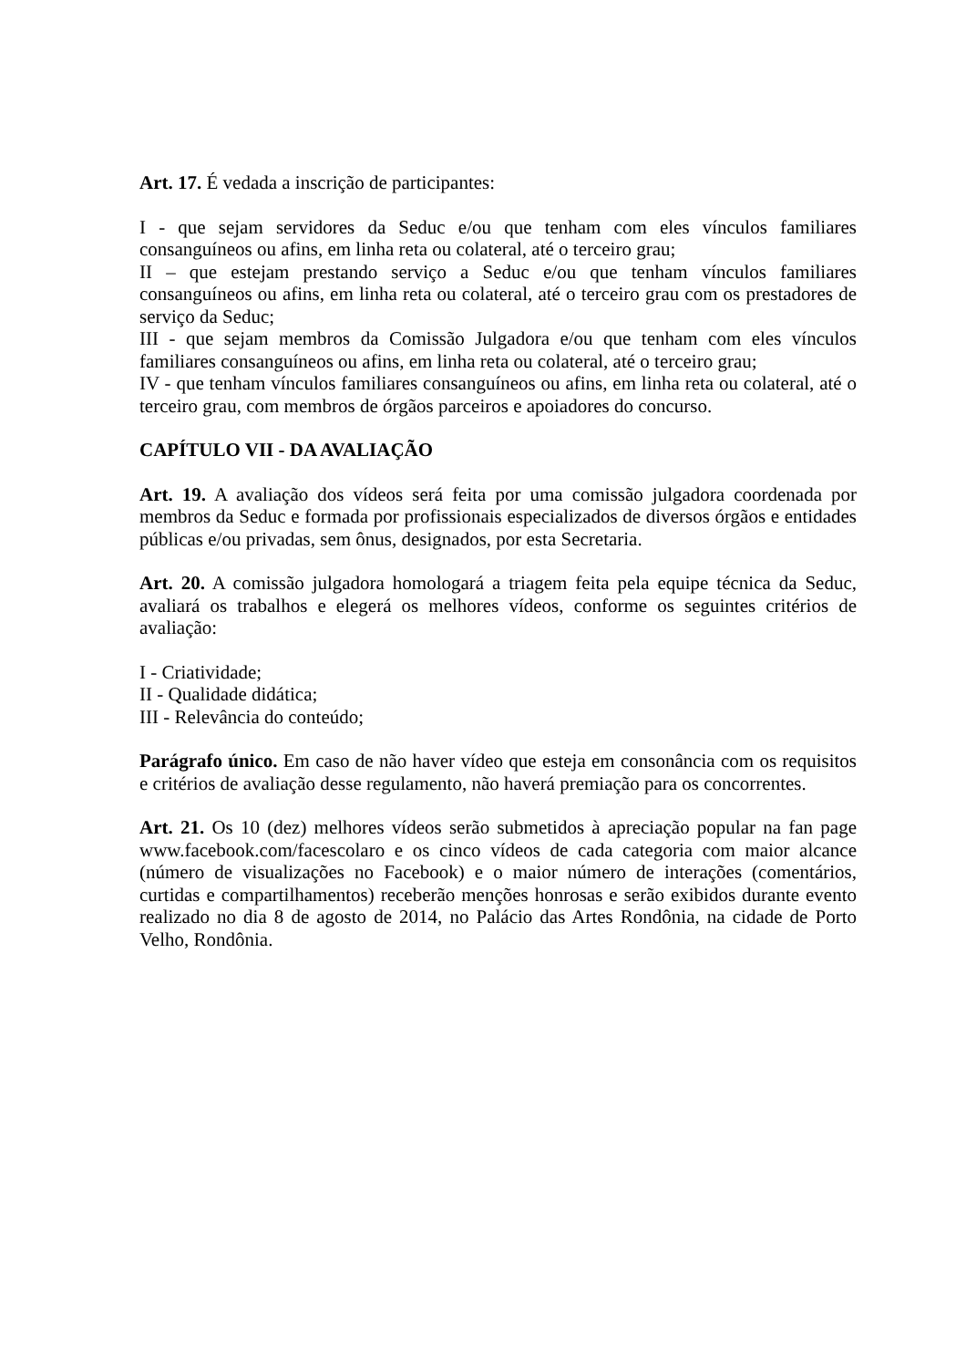Art. 17. É vedada a inscrição de participantes:
I - que sejam servidores da Seduc e/ou que tenham com eles vínculos familiares consanguíneos ou afins, em linha reta ou colateral, até o terceiro grau;
II – que estejam prestando serviço a Seduc e/ou que tenham vínculos familiares consanguíneos ou afins, em linha reta ou colateral, até o terceiro grau com os prestadores de serviço da Seduc;
III - que sejam membros da Comissão Julgadora e/ou que tenham com eles vínculos familiares consanguíneos ou afins, em linha reta ou colateral, até o terceiro grau;
IV - que tenham vínculos familiares consanguíneos ou afins, em linha reta ou colateral, até o terceiro grau, com membros de órgãos parceiros e apoiadores do concurso.
CAPÍTULO VII - DA AVALIAÇÃO
Art. 19. A avaliação dos vídeos será feita por uma comissão julgadora coordenada por membros da Seduc e formada por profissionais especializados de diversos órgãos e entidades públicas e/ou privadas, sem ônus, designados, por esta Secretaria.
Art. 20. A comissão julgadora homologará a triagem feita pela equipe técnica da Seduc, avaliará os trabalhos e elegerá os melhores vídeos, conforme os seguintes critérios de avaliação:
I - Criatividade;
II - Qualidade didática;
III - Relevância do conteúdo;
Parágrafo único. Em caso de não haver vídeo que esteja em consonância com os requisitos e critérios de avaliação desse regulamento, não haverá premiação para os concorrentes.
Art. 21. Os 10 (dez) melhores vídeos serão submetidos à apreciação popular na fan page www.facebook.com/facescolaro e os cinco vídeos de cada categoria com maior alcance (número de visualizações no Facebook) e o maior número de interações (comentários, curtidas e compartilhamentos) receberão menções honrosas e serão exibidos durante evento realizado no dia 8 de agosto de 2014, no Palácio das Artes Rondônia, na cidade de Porto Velho, Rondônia.